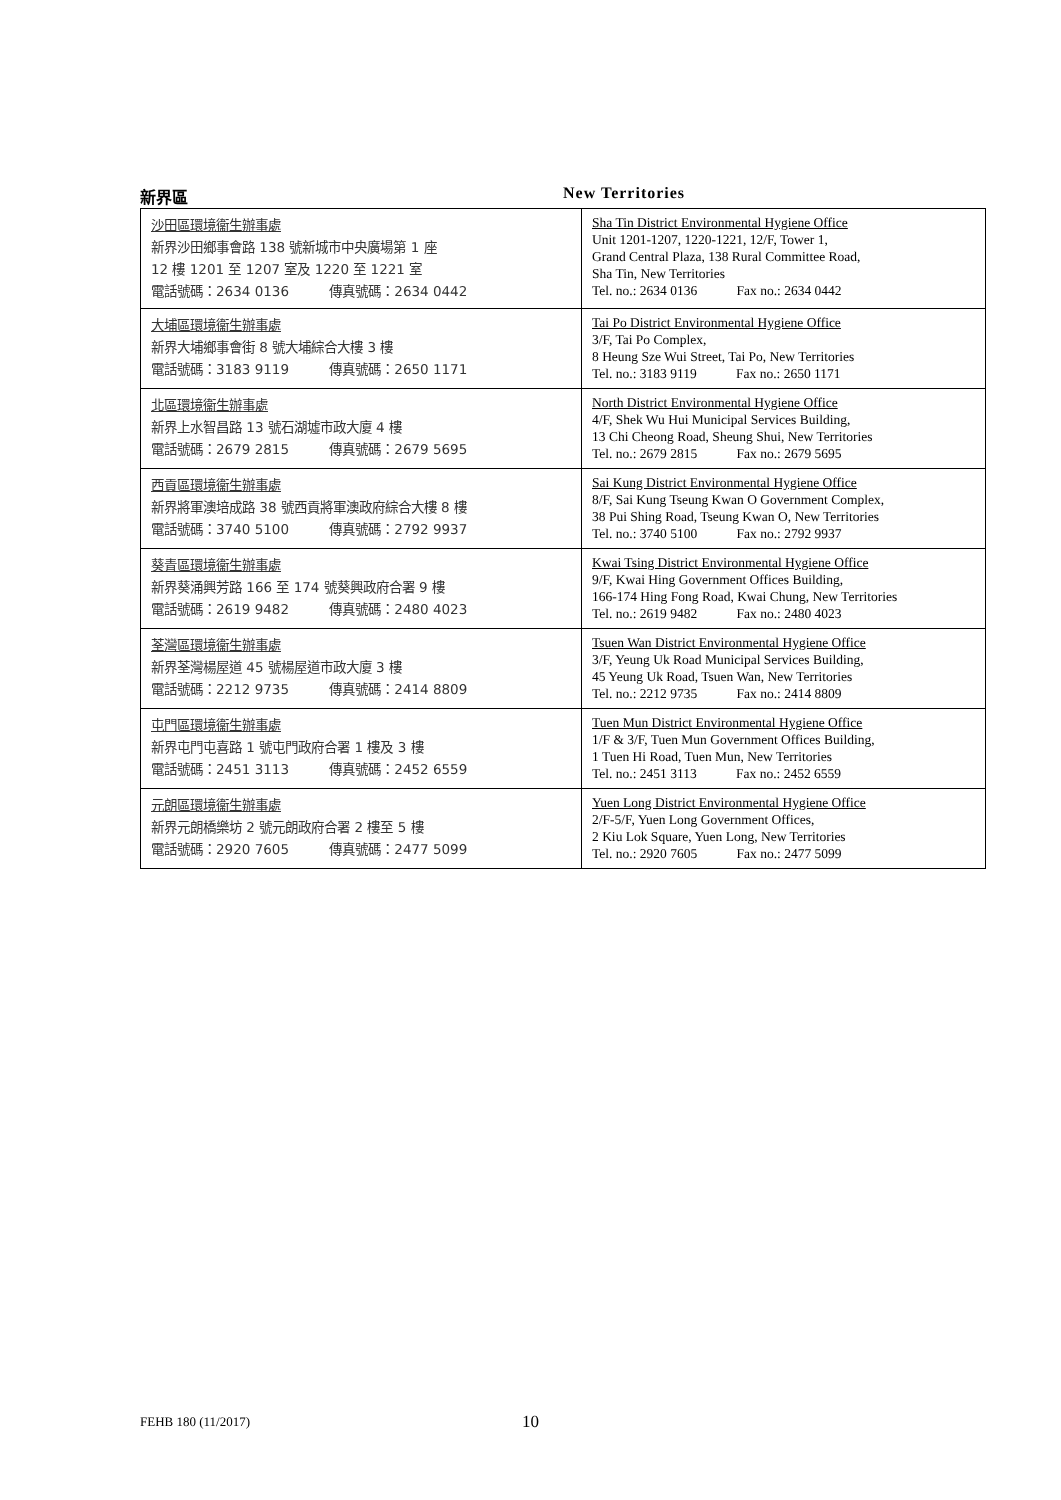新界區 New Territories
| 沙田區環境衞生辦事處 新界沙田鄉事會路 138 號新城市中央廣場第 1 座 12 樓 1201 至 1207 室及 1220 至 1221 室 電話號碼：2634 0136 傳真號碼：2634 0442 | Sha Tin District Environmental Hygiene Office Unit 1201-1207, 1220-1221, 12/F, Tower 1, Grand Central Plaza, 138 Rural Committee Road, Sha Tin, New Territories Tel. no.: 2634 0136 Fax no.: 2634 0442 |
| 大埔區環境衞生辦事處 新界大埔鄉事會街 8 號大埔綜合大樓 3 樓 電話號碼：3183 9119 傳真號碼：2650 1171 | Tai Po District Environmental Hygiene Office 3/F, Tai Po Complex, 8 Heung Sze Wui Street, Tai Po, New Territories Tel. no.: 3183 9119 Fax no.: 2650 1171 |
| 北區環境衞生辦事處 新界上水智昌路 13 號石湖墟市政大廈 4 樓 電話號碼：2679 2815 傳真號碼：2679 5695 | North District Environmental Hygiene Office 4/F, Shek Wu Hui Municipal Services Building, 13 Chi Cheong Road, Sheung Shui, New Territories Tel. no.: 2679 2815 Fax no.: 2679 5695 |
| 西貢區環境衞生辦事處 新界將軍澳培成路 38 號西貢將軍澳政府綜合大樓 8 樓 電話號碼：3740 5100 傳真號碼：2792 9937 | Sai Kung District Environmental Hygiene Office 8/F, Sai Kung Tseung Kwan O Government Complex, 38 Pui Shing Road, Tseung Kwan O, New Territories Tel. no.: 3740 5100 Fax no.: 2792 9937 |
| 葵青區環境衞生辦事處 新界葵涌興芳路 166 至 174 號葵興政府合署 9 樓 電話號碼：2619 9482 傳真號碼：2480 4023 | Kwai Tsing District Environmental Hygiene Office 9/F, Kwai Hing Government Offices Building, 166-174 Hing Fong Road, Kwai Chung, New Territories Tel. no.: 2619 9482 Fax no.: 2480 4023 |
| 荃灣區環境衞生辦事處 新界荃灣楊屋道 45 號楊屋道市政大廈 3 樓 電話號碼：2212 9735 傳真號碼：2414 8809 | Tsuen Wan District Environmental Hygiene Office 3/F, Yeung Uk Road Municipal Services Building, 45 Yeung Uk Road, Tsuen Wan, New Territories Tel. no.: 2212 9735 Fax no.: 2414 8809 |
| 屯門區環境衞生辦事處 新界屯門屯喜路 1 號屯門政府合署 1 樓及 3 樓 電話號碼：2451 3113 傳真號碼：2452 6559 | Tuen Mun District Environmental Hygiene Office 1/F & 3/F, Tuen Mun Government Offices Building, 1 Tuen Hi Road, Tuen Mun, New Territories Tel. no.: 2451 3113 Fax no.: 2452 6559 |
| 元朗區環境衞生辦事處 新界元朗橋樂坊 2 號元朗政府合署 2 樓至 5 樓 電話號碼：2920 7605 傳真號碼：2477 5099 | Yuen Long District Environmental Hygiene Office 2/F-5/F, Yuen Long Government Offices, 2 Kiu Lok Square, Yuen Long, New Territories Tel. no.: 2920 7605 Fax no.: 2477 5099 |
FEHB 180 (11/2017) 10